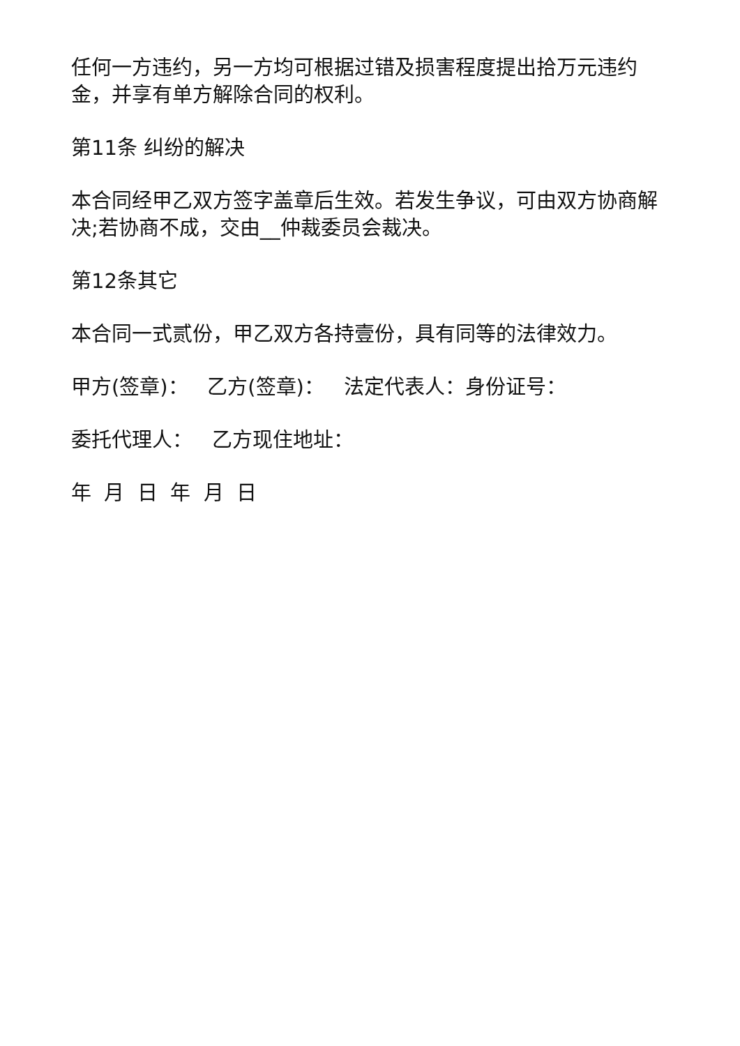任何一方违约，另一方均可根据过错及损害程度提出拾万元违约金，并享有单方解除合同的权利。
第11条 纠纷的解决
本合同经甲乙双方签字盖章后生效。若发生争议，可由双方协商解决;若协商不成，交由__仲裁委员会裁决。
第12条其它
本合同一式贰份，甲乙双方各持壹份，具有同等的法律效力。
甲方(签章)： 乙方(签章)： 法定代表人：身份证号：
委托代理人： 乙方现住地址：
年 月 日 年 月 日